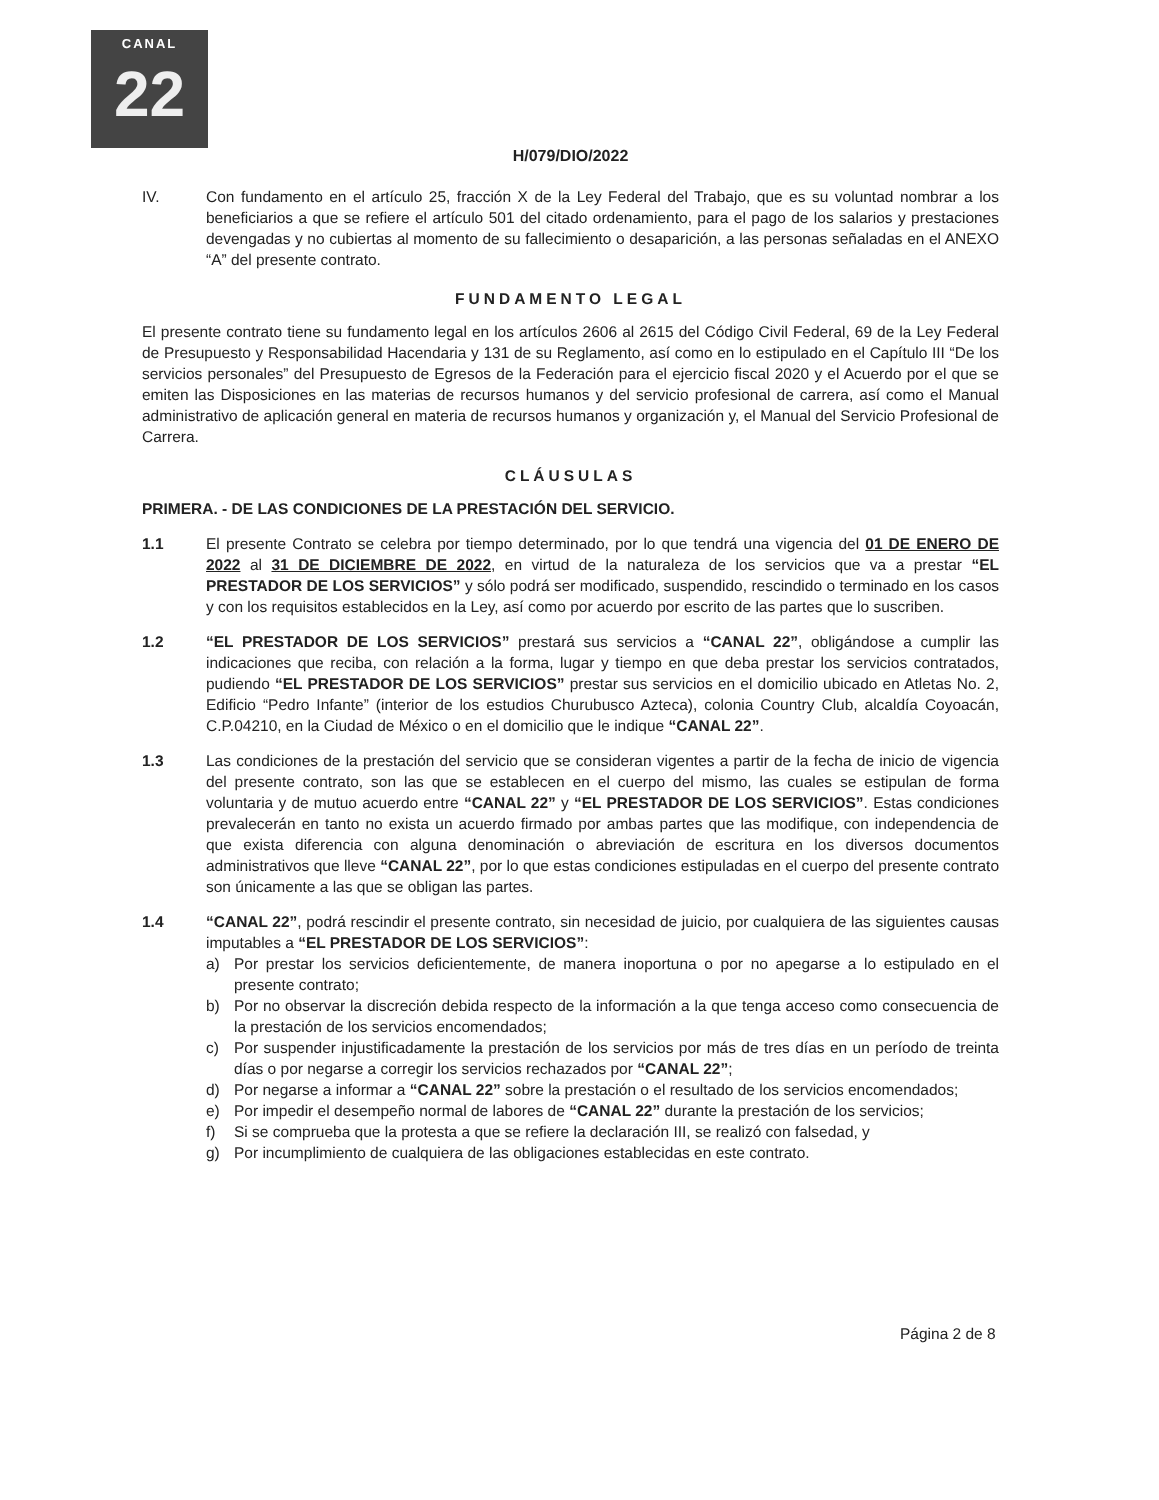CANAL
22
H/079/DIO/2022
IV. Con fundamento en el artículo 25, fracción X de la Ley Federal del Trabajo, que es su voluntad nombrar a los beneficiarios a que se refiere el artículo 501 del citado ordenamiento, para el pago de los salarios y prestaciones devengadas y no cubiertas al momento de su fallecimiento o desaparición, a las personas señaladas en el ANEXO “A” del presente contrato.
FUNDAMENTO LEGAL
El presente contrato tiene su fundamento legal en los artículos 2606 al 2615 del Código Civil Federal, 69 de la Ley Federal de Presupuesto y Responsabilidad Hacendaria y 131 de su Reglamento, así como en lo estipulado en el Capítulo III “De los servicios personales” del Presupuesto de Egresos de la Federación para el ejercicio fiscal 2020 y el Acuerdo por el que se emiten las Disposiciones en las materias de recursos humanos y del servicio profesional de carrera, así como el Manual administrativo de aplicación general en materia de recursos humanos y organización y, el Manual del Servicio Profesional de Carrera.
CLÁUSULAS
PRIMERA. - DE LAS CONDICIONES DE LA PRESTACIÓN DEL SERVICIO.
1.1 El presente Contrato se celebra por tiempo determinado, por lo que tendrá una vigencia del 01 DE ENERO DE 2022 al 31 DE DICIEMBRE DE 2022, en virtud de la naturaleza de los servicios que va a prestar “EL PRESTADOR DE LOS SERVICIOS” y sólo podrá ser modificado, suspendido, rescindido o terminado en los casos y con los requisitos establecidos en la Ley, así como por acuerdo por escrito de las partes que lo suscriben.
1.2 “EL PRESTADOR DE LOS SERVICIOS” prestará sus servicios a “CANAL 22”, obligándose a cumplir las indicaciones que reciba, con relación a la forma, lugar y tiempo en que deba prestar los servicios contratados, pudiendo “EL PRESTADOR DE LOS SERVICIOS” prestar sus servicios en el domicilio ubicado en Atletas No. 2, Edificio “Pedro Infante” (interior de los estudios Churubusco Azteca), colonia Country Club, alcaldía Coyoacán, C.P.04210, en la Ciudad de México o en el domicilio que le indique “CANAL 22”.
1.3 Las condiciones de la prestación del servicio que se consideran vigentes a partir de la fecha de inicio de vigencia del presente contrato, son las que se establecen en el cuerpo del mismo, las cuales se estipulan de forma voluntaria y de mutuo acuerdo entre “CANAL 22” y “EL PRESTADOR DE LOS SERVICIOS”. Estas condiciones prevalecerán en tanto no exista un acuerdo firmado por ambas partes que las modifique, con independencia de que exista diferencia con alguna denominación o abreviación de escritura en los diversos documentos administrativos que lleve “CANAL 22”, por lo que estas condiciones estipuladas en el cuerpo del presente contrato son únicamente a las que se obligan las partes.
1.4 “CANAL 22”, podrá rescindir el presente contrato, sin necesidad de juicio, por cualquiera de las siguientes causas imputables a “EL PRESTADOR DE LOS SERVICIOS”:
a) Por prestar los servicios deficientemente, de manera inoportuna o por no apegarse a lo estipulado en el presente contrato;
b) Por no observar la discreción debida respecto de la información a la que tenga acceso como consecuencia de la prestación de los servicios encomendados;
c) Por suspender injustificadamente la prestación de los servicios por más de tres días en un período de treinta días o por negarse a corregir los servicios rechazados por “CANAL 22”;
d) Por negarse a informar a “CANAL 22” sobre la prestación o el resultado de los servicios encomendados;
e) Por impedir el desempeño normal de labores de “CANAL 22” durante la prestación de los servicios;
f) Si se comprueba que la protesta a que se refiere la declaración III, se realizó con falsedad, y
g) Por incumplimiento de cualquiera de las obligaciones establecidas en este contrato.
Página 2 de 8